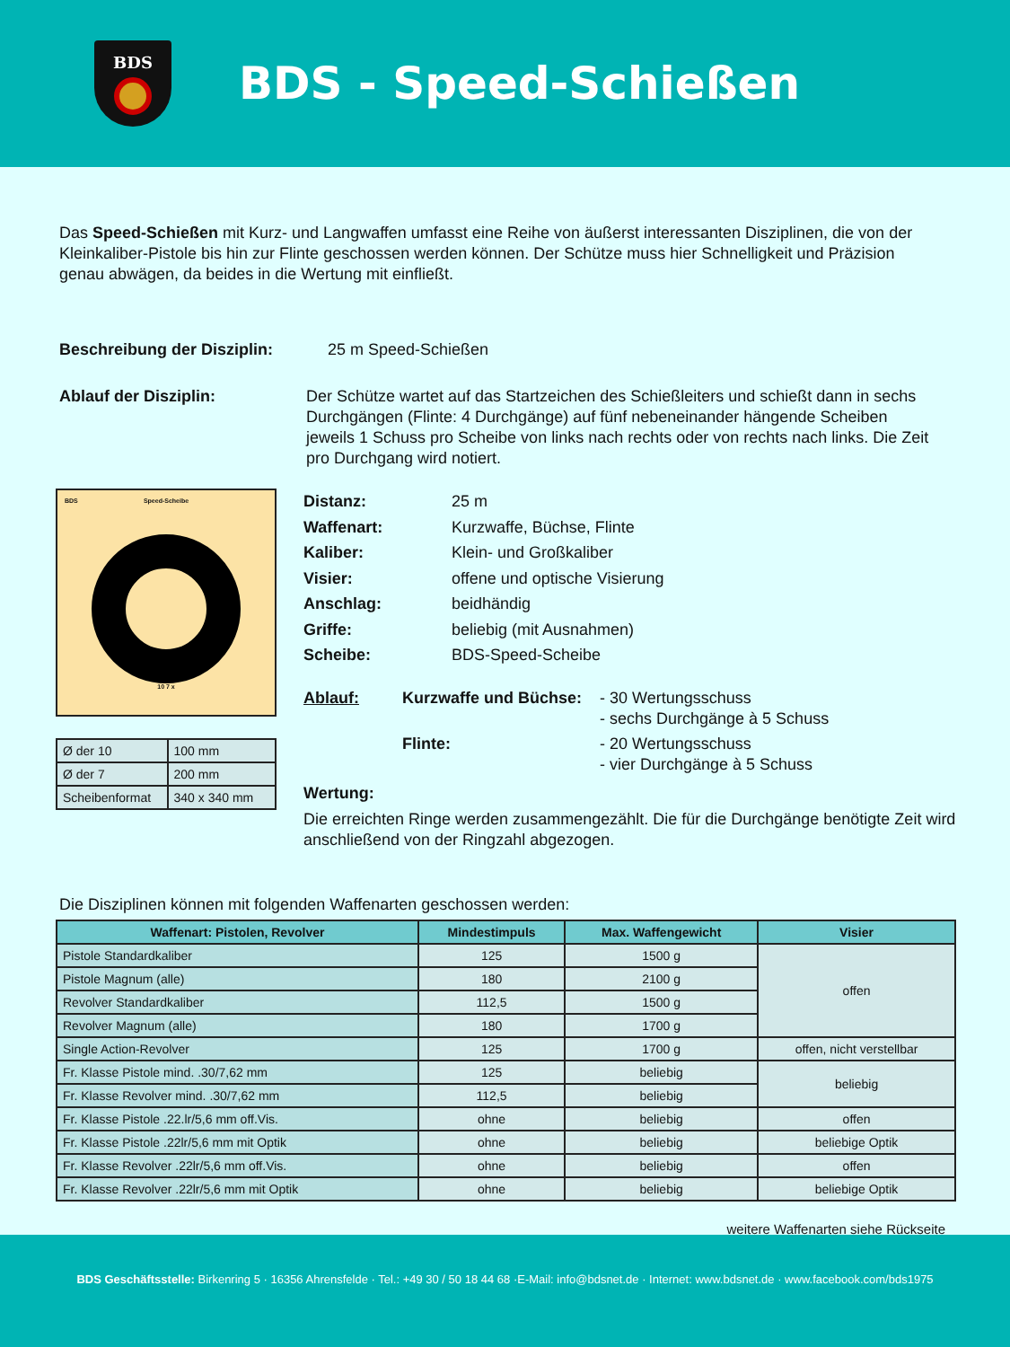BDS
BDS - Speed-Schießen
Das Speed-Schießen mit Kurz- und Langwaffen umfasst eine Reihe von äußerst interessanten Disziplinen, die von der Kleinkaliber-Pistole bis hin zur Flinte geschossen werden können. Der Schütze muss hier Schnelligkeit und Präzision genau abwägen, da beides in die Wertung mit einfließt.
Beschreibung der Disziplin: 25 m Speed-Schießen
Ablauf der Disziplin: Der Schütze wartet auf das Startzeichen des Schießleiters und schießt dann in sechs Durchgängen (Flinte: 4 Durchgänge) auf fünf nebeneinander hängende Scheiben jeweils 1 Schuss pro Scheibe von links nach rechts oder von rechts nach links. Die Zeit pro Durchgang wird notiert.
BDS
Speed-Scheibe
10 7 x
| Ø der 10 | 100 mm |
| Ø der 7 | 200 mm |
| Scheibenformat | 340 x 340 mm |
| Distanz: | 25 m |
| Waffenart: | Kurzwaffe, Büchse, Flinte |
| Kaliber: | Klein- und Großkaliber |
| Visier: | offene und optische Visierung |
| Anschlag: | beidhändig |
| Griffe: | beliebig (mit Ausnahmen) |
| Scheibe: | BDS-Speed-Scheibe |
| Ablauf: | Kurzwaffe und Büchse: | - 30 Wertungsschuss - sechs Durchgänge à 5 Schuss |
| | Flinte: | - 20 Wertungsschuss - vier Durchgänge à 5 Schuss |
Wertung:
Die erreichten Ringe werden zusammengezählt. Die für die Durchgänge benötigte Zeit wird anschließend von der Ringzahl abgezogen.
Die Disziplinen können mit folgenden Waffenarten geschossen werden:
| Waffenart: Pistolen, Revolver | Mindestimpuls | Max. Waffengewicht | Visier |
| --- | --- | --- | --- |
| Pistole Standardkaliber | 125 | 1500 g | offen |
| Pistole Magnum (alle) | 180 | 2100 g | |
| Revolver Standardkaliber | 112,5 | 1500 g | |
| Revolver Magnum (alle) | 180 | 1700 g | |
| Single Action-Revolver | 125 | 1700 g | offen, nicht verstellbar |
| Fr. Klasse Pistole mind. .30/7,62 mm | 125 | beliebig | beliebig |
| Fr. Klasse Revolver mind. .30/7,62 mm | 112,5 | beliebig | |
| Fr. Klasse Pistole .22.lr/5,6 mm off.Vis. | ohne | beliebig | offen |
| Fr. Klasse Pistole .22lr/5,6 mm mit Optik | ohne | beliebig | beliebige Optik |
| Fr. Klasse Revolver .22lr/5,6 mm off.Vis. | ohne | beliebig | offen |
| Fr. Klasse Revolver .22lr/5,6 mm mit Optik | ohne | beliebig | beliebige Optik |
weitere Waffenarten siehe Rückseite
BDS Geschäftsstelle: Birkenring 5 · 16356 Ahrensfelde · Tel.: +49 30 / 50 18 44 68 ·E-Mail: info@bdsnet.de · Internet: www.bdsnet.de · www.facebook.com/bds1975